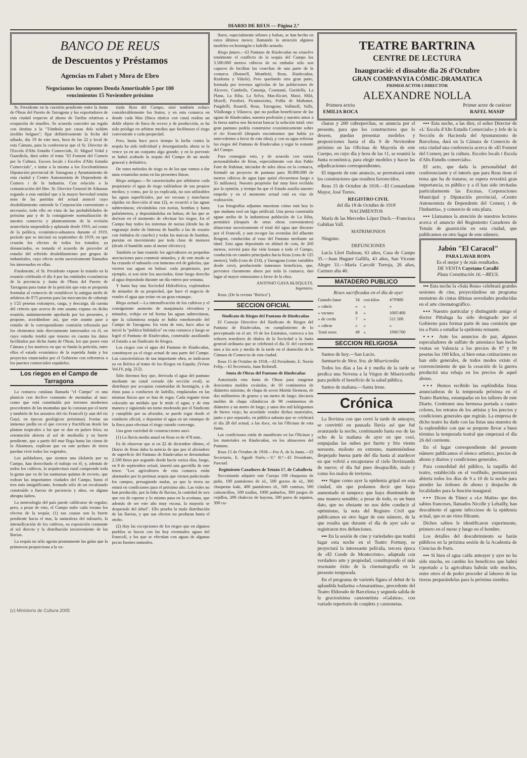DIARIO DE REUS — Página 2.ª
BANCO DE REUS
de Descuentos y Préstamos
Agencias en Falset y Mora de Ebro
Negociamos los cupones Deuda Amortizable 5 por 100
vencimientos 15 Noviembre próximo
Sr. Presidente en la cuestión pendiente entre la Junta de Obras del Puerto de Tarragona y los exportadores de esta ciudad respecto al abono de Tarifas relativas a ocupación de muelles. Se acuerda conceder un regalo con destino a la "Tómbola pro casas dels soldats inválits belgues"; fijar definitivamente la fecha del sábado, día 19 de este mes, hora de las 22 y local de esta Cámara, para la conferencia que el Sr. Director de l'Escola d'Alts Estudis Comercials, D. Miguel Vidal y Guardiola, dará sobre el tema "El Foment del Comers per la Cultura. Escoes locals i Escoles d'Alts Estudis Comercials", e initar a la misma a los Excelentísimos Diputación provincial de Tarragona y Ayuntamiento de esta ciudad y Centre Autonomista de Dependents de Comers i de la Industria. Con relación a la comunicación del Iltre. Sr. Director General de Aduanas rogando a esta entidad que a la mayor brevedad remita nota de las partidas del actual arancel cuyo desdoblamiento entiende la Corporación conveniente o necesario, todo ello en vista de las probabilidades de próxima paz y de la consiguiente normalización de nuestro comercio y planteamiento de la revisión arancelaria suspendida y aplazada desde 1916, así como de la política, económico-aduanera durante el 1919, período que se iniciará en septiembre de 1919, en que cesarán los efectos de todos los tratados; ya denunciados, es tomado el acuerdo de proceder al estudio del referido desdoblamiento por grupos de industriales, cuyo efecto serán sucesivamente llamados los interesados en ellas.
Finalmente, el Sr. Presidente expone lo tratado en la reunión celebrada el día 4 por las entidades económicas de la provincia y Junta de Obras del Puerto de Tarragona para tratar de la petición que esta se proponía formular al comercio de restablecer la antigua tarifa de arbitrios de 0'75 pesetas para las mercancías de cabotaje y 1'25 pesetas extranjero, carga, y descarga. dá cuenta del criterio que acerca de este asunto expuso en dicho reunión, unánimemente aprobado por los presentes, y propone, acordándose así, que este asunto pase a estudio de la correspondiente comisión reforzada por los elementos más directamente interesados en él, en cuyo estudio tendrá que tenerse en cuenta los datos facilitados por dicha Junta de Obras, los que posee esta Cámara y los motivos en que se funda la petición, entre ellos el estado económico de la repetida Junta y los proyectos enunciados por el Gobierno con referencia a los puertos comerciales españoles.
Los riegos en el Campo de Tarragona
La comarca catalana llamada "el Campo" es una planicie con declive constante de montañas al mar: como que está constituída por terrenos modernos procedentes de las montañas que lo coronan por el norte y también de los arrastres del río Francolí (y aun del río Gayá, en épocas geológicas próximas). Forma un inmenso jardín en el que crecen y fructifican desde las plantas tropicales a las que se dan en países fríos; su orientación abierta al sol de mediodía y su fuerte pendiente, que a partir del mar llega hasta las cimas de la Alzamora, explican que en este pedazo de tierra puedan vivir todos los vegetales.
Los pobladores, que sienten una idolatría por su Campo, han derrochado el trabajo en él; y, además de todos los cultivos, la arquitectura rural comprende toda la gama que va de las suntuosas quintas de recreto, que rodean las importantes ciudades del Campo, hasta el tros más insignificante, formado sólo de un escalonado construído a fuerza de paciencia y años, en alguna abrupta ladera.
La meterología del país puede calificarse de regular; pero, a pesar de esto, el Campo sufre cada verano los efectos de la sequía; (1) sus causas son la fuerte pendiente hacia el mar, la naturaleza del subsuelo, la intensificación de los cultivos, su exposición constante al sol directo y la distribución inconveniente de las lluvias.
La sequía no sólo agosta prontamente las galas que la primavera proporciona a la va-
riada flora del Campo, sinó también reduce considerablemente los frutos; y en esta comarca en donde cada Mas (finca rústica con casa) realiza un doble objeto de finca de recreo y de producción, se ha sido pródigo en arbitrar medios que facilitasen el riego conveniente a cada propiedad.
Pero, hasta hace poco tiempo la lucha contra la sequía ha sido individual y desorganizada; ahora se la vence ya en un conjunto algo grande; y en lo porvenir se habrá acabado la sequía del Campo de un modo general y definitivo.
De estos métodos de riego es de los que vamos a dar unas resumidas notas en las presentes líneas.
Riego antiguo.—Se caracterizaba por arbitrarse cada propietario el agua de riego valiéndose de sus propios medios; y como, por la ya explicada, no son utilizables las aguas superficiales, por ser escasas y marcharse rápidas en dirección al mar (2), se recurrió a las aguas subterráneas; elevándolas con norias, bombas y hasta pulsómetros, y depositándolas en balsas, de las que se derivan en el momento de efectuar los riegos. En el Campo hay todos los sistemas de norias (desde las de engranaje árabe de linterna de husillo a las de rosario con émbulos de caucho) y todas las marcas de bombas, puestas en movimiento por toda clase de motores (desde el humilde asno al motor eléctrico).
También se han reunido los agricultores en pequeñas asociaciones para construir minados, y de este modo se ha cruzado el subsuelo con inmensa red de galerías, que vierten sus aguas en balsas: cada propietario, por ejemplo, si son siete los asociados, tiene luego derecho al agua depositada durante un día entero por semana.
Y hasta hay una Sociedad Hidrofórica, explotadora de minados de su propiedad, que hace el negocio de vender el agua que reúne en un gran estanque.
Riego actual.—La intensificación de los cultivos y el consiguiente aumento de maquinaria elevadora y minados, redujo en tal forma las aguas subterráneas, que la calamitosa sequía se había enseñoreado del Campo de Tarragona. En vista de esto, hace años se inició la "política hidráulica" en esta comarca y luego se logró el Pantano de Riudecañas, construído auxiliando el Estado a un Sindicato de Riegos.
Los riegos con el agua del Pantano de Riudecañas, constituyen ya el riego actual de una parte del Campo. Las características de tan importante obra, se indicaron ya en Ibérica al tratar de los Riegos en España. (Véase Vol.IV, pág. 212).
Sólo diremos hoy que, derivada el agua del pantano mediante un canal cerrado (de sección oval), se distribuye por acequias construídas de hormigón, y de éstas pasa a conductos de ladrillo, emplazadas en las mismas fincas que se han de regar. Cada regante tiene colocado un módulo que le mide el agua; y de esta manera y siguiendo un turno moderado por el Sindicato y cumplido por su aforador, se puede regar desde el conducto oficial, o depositar el agua en un estanque de la finca para efectuar el riego cuando convenga.
Una gran variedad de construcciones auxi-
(1) La lluvia media anual en Reus es de 478 mm..
Es de observar que si en 22 de diciembre último, el Diario de Reus daba la noticia de que por el aliviadero de superficie del Pantano de Riudecañas se derramaban 2.500 litros por segundo desde hacía varios días, luego, en 8 de septiembre actual, insertó una gacetilla de este tenor: "Los agricultores de esta comarca están alarmados por la pertinaz sequía que vienen padeciendo los campos, presagiando malas, ya que la tierra no estará en condiciones para el próximo año. Las vides no han producido, por la falta de lluvias, la cantidad de uva que era de esperar y lo mismo pasa en la aceituna, que además de ser este año muy escasa, la mayoría se desprende del árbol". Ello prueba la mala distribución de las lluvias, y que sus efectos no perduran hasta el otoño.
(2) Hay las excepciones de los riegos que en algunos pueblos se hacen con las hoy eventuales aguas del Francolí, y los que se efectúan con aguas de algunas pocas fuentes naturales.
llares, especialmente sifones y balsas, se han hecho en estos últimos meses; llamando la atención algunos modelos en hormigón o ladrillo armado.
Riego futuro.—El Pantano de Riudecañas no resuelve totalmente el conflicto de la sequía del Campo los 3.500.000 metros cúbicos de su embalse sólo son capaces de facilitar las cosechas de una parte de la comarca (Botarell, Montbrió, Reus, Riudecañas, Riudoms y Viñols). Pero quedando otra gran parte, formada por terrenos agrícolas de las poblaciones de Alcover, Cambrils, Canonja, Constantí, Garidells, La Plana, La Riba, La Selva, Mas-Ricart, Masó, Milá, Morell, Perafort, Picamoixóns, Pobla de Mafumet, Puigdelfí, Raurell, Reus, Tarragona, Vallmoll, Valls, Vilallonga y Vilaseca, que no podían beneficiarse de las aguas de Riudecañas, nuestra profesión y nuestro amor a la tierra nativa nos hicieron buscar la solución total: otro gran pantano podría construirse económicamente sobre el río Francolí (después encontramos que había ya antecedentes a favor de esta obra), y con su agua reforzar los riegos del Pantano de Riudecañas y regar lo restante del Campo.
Para conseguir esto, y de acuerdo con varias personalidades de Reus, especialmente con don Pablo Font de Rubinat, iniciador de tales ideas en la comarca, formulé un proyecto de pantano para 30.000.000 de metros cúbicos de agua (que quizá elevaremos luego a 35 millones). Nuestro propósito fué muy bien recibido por la opinión, y tiempo ha que el Estado auxilia nuestro empeño y en el momento actual está en vías de realización.
Las fotografías adjuntas muestran cómo está hoy lo que mañana será un lago artificial. Una presa construída aguas arriba de la industriosa población de La Riba, permitirá (después de otras obras convenientes) almacenar sucesivamente el total del agua que discurre por el Francolí, y aun recoger las avenidas del afluente Brugent, conducidas al vaso del Pantano mediante un túnel. Esta agua depositada en altitud de cota, de 260 metros, servirá para dar vida lozana a todo el Campo, conducida en canales principales hacia Reus (cota de 125 metros), Valls (cota de 214), y Tarragona (cotas variables desde cero), produciendo inmensos beneficios, que, previstos claramente ahora por toda la comarca, dan lugar al mayor entusiasmo a favor de la obra.
ANTONIO GAYA BUSQUETS.
Ingeniero.
Reus. (De la revista "Ibérica").
SECCION OFICIAL
Sindicato de Riegos del Pantano de Riudecañas
El Consejo Directivo del Sindicato de Riegos del Pantano de Riudecañas, en cumplimiento de lo preceptuado en el art. 16 de los Estatutos, convoca a los señores tenedores de títulos de la Sociedad a la Junta general ordinaria que se celebrará el día 31 del corriente mes a las seis y media de la tarde en el domicilio de la Cámara de Comercio de esta ciudad.
Reus 15 de Octubre de 1918.—El Presidente, E. Navás Felip.—El Secretario, Juan Bofarull.
Junta de Obras del Pantano de Riudecañas
Autorizada esta Junta de Obras para enagenar doscientos moldes ovalados, de 10 centímetros de diámetro máximo, de chapa de acero Martín Siemens, de dos milímetros de grueso y un metro de largo; dieciseis moldes de chapa cilíndricos de 90 centímetros de diámetro y un metro de largo; y unos dos mil kilógramos de hierro viejo; ha acordado vender dichos materiales, junto o por separado, en pública subasta que se celebrará el día 28 del actual, a las doce, en las Oficinas de esta Junta.
Las condiciones están de manifiesto en las Oficinas y los materiales en Riudecañas, en los almacenes del Pantano.
Reus 15 de Octubre de 1918.—Por A. de la Junta.—El Secretario, E. Agudé Parés.—V.º B.º—El Presidente, Pascual.
Regimiento Cazadores de Tetuán 17. de Caballeria
Necesitando adquirir este Cuerpo 100 chaquetas de paño, 100 pantalones de id., 500 gorros de id., 300 chaquetas kaki, 400 pantalones id., 500 camisas, 500 calzoncillos, 500 toallas, 1000 pañuelos, 300 juegos de cepillos, 200 chalecos de bayona, 500 pares de zapatos, 300 cu-
TEATRE BARTRINA
CENTRE DE LECTURA
Inauguració: el dissabte dia 26 d'Octubre
GRAN COMPANYIA CÓMIC-DRAMATICA
PRIMER ACTOR I DIRECTOR
ALEXANDRE NOLLA
Primera actriu
EMILIA ROCA Primer actor de carácter
RAFEL MASIP
charas y 200 cubreperchas, se anuncia por el presente, para que los constructores que lo deseen, puedan presentar modelos y proposiciones hasta el día 9 de Noviembre próximo en las Oficinas de Mayoría de este Cuerpo, en cuyo día y hora de las 11, se reunirá la Junta económica, para elegir modelos y hacer las adjudicaciones correspondientes.
El importe de este anuncio, se prorrateará entre los constructores que resulten favorecidos.
Reus 15 de Octubre de 1918.—El Comandante Mayor, José Torres.
REGISTRO CIVIL
del día 18 de Octubre de 1918
NACIMIENTOS
María de las Mercedes López Duch.—Francisca Gabiñau Vall.
MATRIMONIOS
Ninguno.
DEFUNCIONES
Lucía Llort Dalmau, 63 años, Casa de Campo 35.—Juan Huguet Gallifa, 43 años, San Vicente Alegre 33.—María Carcolé Torroja, 26 años, Carmen alta 40.
MATADERO PUBLICO
Reses sacrificadas en el día de ayer
| Ganado lanar | 34 | con kilos | 479'800 |
| » cabrío | » | » | » |
| » vacuno | 8 | » | 1005'400 |
| » de cerda | 7 | » | 511 500 |
| » cabras | » | » | » |
| Total reses | 49 | » | 1996'700 |
SECCION RELIGIOSA
Santos de hoy.—San Lucio.
Santuario de Ntra. Sra. de Misericordia
Todos los días a las 4 y media de la tarde se predica una Novena a la Virgen de Misericordia para pedirle el beneficio de la salud pública.
Santos de mañana.—Santa Irene.
Crónica
La llovizna con que cerró la tarde de anteayer, se convirtió en pausada lluvia así que fué avanzando la noche, continuando hasta eso de las ocho de la mañana de ayer en que cesó, empujadas las nubes por fuerte y frío viento noroeste, molesto en extremo, manteniéndose despejado buena parte del día hasta al atardecer en que volvió a encapotarse el cielo lloviznando de nuevo; el día fué pues desapacible, malo y como los malos de invierno.
▪▪▪ Sigue como ayer la epidemia gripal en esta ciudad, sin que podamos decir que haya aumentado ni tampoco que haya disminuido de una manera sensible; a pesar de todo, es un buen dato, que no obstante no nos debe conducir al optimismo, la nota del Registro Civil que publicamos en otro lugar de este número, de la que resulta que durante el día de ayer solo se registraron tres defunciones.
▪▪▪ En la sesión de cine y variedades que tendrá lugar esta noche en el Teatro Fortuny, se proyectará la interesante película, tercera época de «El Conde de Montecristo», adaptada con verdadero arte y propiedad, constituyendo el más resonante éxito de la cinematografía en la presente temporada.
En el programa de varietés figura el debut de la aplaudida bailarina «Amarantina», procedente del Teatro Eldorado de Barcelona y segunda salida de la graciosísima canzonetista «Galatea», con variado repertorio de couplets y canzonetas.
▪▪▪ Esta noche, a las diez, el señor Director de «L' Escola d'Alts Estudis Comercials» y Jefe de la Sección de Hacienda del Ayuntamiento de Barcelona, dará en la Cámara de Comercio de esta ciudad una conferencia acerca de «El Foment del Comerç per la cultura. Escoles locals i Escola d'Alts Estudis comercials».
El acto, que dada la personalidad del conferenciante y el interés que para Reus tiene el tema que ha de tratarse, se espera revestirá gran importancia, es público y a él han sido invitadas particularmente las Excmas. Corporaciones Municipal y Diputación provincial, «Centre Autonomista de Dependents del Comerç i de l'Industria», y comercio de esta plaza.
▪▪▪ Llamamos la atención de nuestros lectores acerca el anuncio del Regimiento Cazadores de Tetuán de guarnición en esta ciudad, que publicamos en otro lugar de este número.
Jabón "El Caracol"
PARA LAVAR ROPA
Es el mejor y de más resultados.
DE VENTA Cayetano Cavallé
Plaza Constitución 16.—REUS.
▪▪▪ Esta noche la «Sala Reus» celebrará grandes sesiones de cine, proyectándose un programa monstruo de cintas últimas novedades producidas en el arte cinematográfico.
▪▪▪ Nuestro particular y distinguido amigo el doctor Pittaluga ha sido designado por el Gobierno para formar parte de una comisión que ira a Paris a estudiar la epidemia reinante.
▪▪▪ Ante los anuncios de paz, algunos especuladores de sulfato de amoniaco han hecho ventas en Valencia a los precios de 87 y 90 pesetas los 100 kilos, si bien estas cotizaciones no han sido generales, de todos modos existe el convencimiento de que la cesación de la guerra producirá una rebaja en los precios de aquel abono.
▪▪▪ Hemos recibido las espléndidas listas anunciadoras de la temporada próxima en el Teatro Bartrina, estampadas en los talleres de este Diario. Contienen una hermosa portada a cuatro colores, los retratos de los artistas y los precios y condiciones generales que regirán. La empresa de dicho teatro ha dado con las listas una muestra de la esplendidez con que se propone llevar a buen término la temporada teatral que empezará el día 26 del corriente.
En el lugar correspondiente del presente número publicamos el elenco artístico, precios de abono y diarios y condiciones generales.
Para comodidad del público, la taquilla del teatro, establecida en el vestíbulo, permanecerá abierta todos los días de 9 a 10 de la noche para atender las órdenes de abono y despacho de localidades para la función inaugural.
▪▪▪ Dicen de Túnez a «Le Matin» que dos sabios franceses, llamados Nicolle y Lebailly, han descubierto el agente infeccioso de la epidemia actual, que es un virus filtrante.
Dichos sabios le identificaron experimente, primero en el mono y luego en el hombre.
Los detalles del descubrimiento se harán públicos en la próxima sesión de la Academia de Ciencias de Paris.
▪▪▪ Si bien el agua caída anteayer y ayer no ha sido mucha, en cambio los beneficios que habrá reportado a la agricultura habrán sido muchos, entre otros el de poder proceder al laboreo de las tierras preparándolas para la próxima siembra.
(c) Ministerio de Cultura 2005